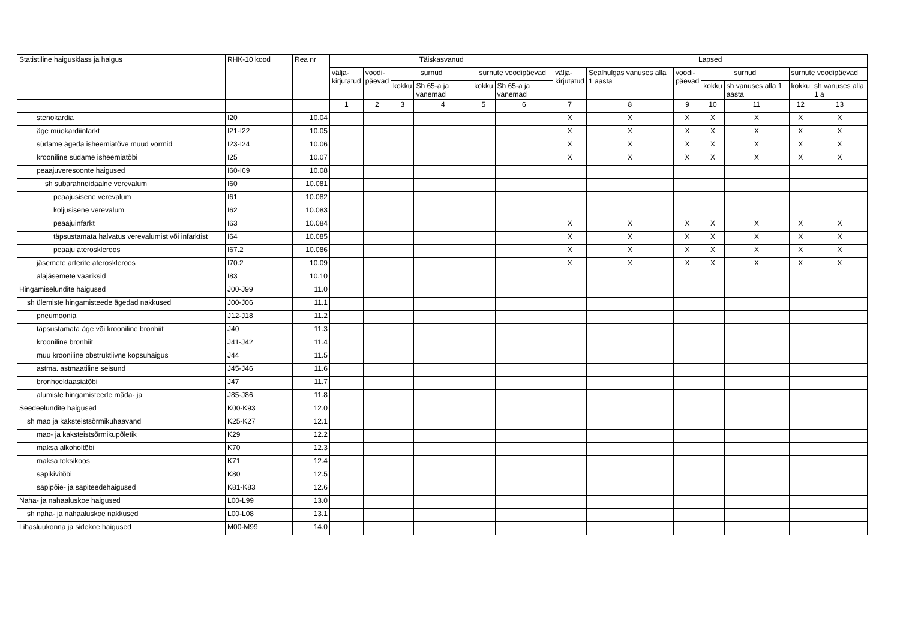| Statistiline haigusklass ja haigus | RHK-10 kood | Rea nr | Täiskasvanud | | | | | | Lapsed | | | | | | |
| --- | --- | --- | --- | --- | --- | --- | --- | --- | --- | --- | --- | --- | --- | --- | --- |
| | | | välja- kirjutatud | voodi- päevad | surnud | | surnute voodipäevad | | välja- kirjutatud | Sealhulgas vanuses alla 1 aasta | voodi- päevad | surnud | | surnute voodipäevad | |
| | | | | | kokku | Sh 65-a ja vanemad | kokku | Sh 65-a ja vanemad | | | | kokku | sh vanuses alla 1 aasta | kokku | sh vanuses alla 1 a |
| | | | 1 | 2 | 3 | 4 | 5 | 6 | 7 | 8 | 9 | 10 | 11 | 12 | 13 |
| stenokardia | I20 | 10.04 | | | | | | | X | X | X | X | X | X | X |
| äge müokardiinfarkt | I21-I22 | 10.05 | | | | | | | X | X | X | X | X | X | X |
| südame ägeda isheemiatõve muud vormid | I23-I24 | 10.06 | | | | | | | X | X | X | X | X | X | X |
| krooniline südame isheemiatõbi | I25 | 10.07 | | | | | | | X | X | X | X | X | X | X |
| peaajuveresoonte haigused | I60-I69 | 10.08 | | | | | | | | | | | | | |
| sh subarahnoidaalne verevalum | I60 | 10.081 | | | | | | | | | | | | | |
| peaajusisene verevalum | I61 | 10.082 | | | | | | | | | | | | | |
| koljusisene verevalum | I62 | 10.083 | | | | | | | | | | | | | |
| peaajuinfarkt | I63 | 10.084 | | | | | | | X | X | X | X | X | X | X |
| täpsustamata halvatus verevalumist või infarktist | I64 | 10.085 | | | | | | | X | X | X | X | X | X | X |
| peaaju ateroskleroos | I67.2 | 10.086 | | | | | | | X | X | X | X | X | X | X |
| jäsemete arterite ateroskleroos | I70.2 | 10.09 | | | | | | | X | X | X | X | X | X | X |
| alajäsemete vaariksid | I83 | 10.10 | | | | | | | | | | | | | |
| Hingamiselundite haigused | J00-J99 | 11.0 | | | | | | | | | | | | | |
| sh ülemiste hingamisteede ägedad nakkused | J00-J06 | 11.1 | | | | | | | | | | | | | |
| pneumoonia | J12-J18 | 11.2 | | | | | | | | | | | | | |
| täpsustamata äge või krooniline bronhiit | J40 | 11.3 | | | | | | | | | | | | | |
| krooniline bronhiit | J41-J42 | 11.4 | | | | | | | | | | | | | |
| muu krooniline obstruktiivne kopsuhaigus | J44 | 11.5 | | | | | | | | | | | | | |
| astma. astmaatiline seisund | J45-J46 | 11.6 | | | | | | | | | | | | | |
| bronhoektaasiatõbi | J47 | 11.7 | | | | | | | | | | | | | |
| alumiste hingamisteede mäda- ja | J85-J86 | 11.8 | | | | | | | | | | | | | |
| Seedeelundite haigused | K00-K93 | 12.0 | | | | | | | | | | | | | |
| sh mao ja kaksteistsõrmikuhaavand | K25-K27 | 12.1 | | | | | | | | | | | | | |
| mao- ja kaksteistsõrmikupõletik | K29 | 12.2 | | | | | | | | | | | | | |
| maksa alkoholtõbi | K70 | 12.3 | | | | | | | | | | | | | |
| maksa toksikoos | K71 | 12.4 | | | | | | | | | | | | | |
| sapikivitõbi | K80 | 12.5 | | | | | | | | | | | | | |
| sapipõie- ja sapiteedehaigused | K81-K83 | 12.6 | | | | | | | | | | | | | |
| Naha- ja nahaaluskoe haigused | L00-L99 | 13.0 | | | | | | | | | | | | | |
| sh naha- ja nahaaluskoe nakkused | L00-L08 | 13.1 | | | | | | | | | | | | | |
| Lihasluukonna ja sidekoe haigused | M00-M99 | 14.0 | | | | | | | | | | | | | |